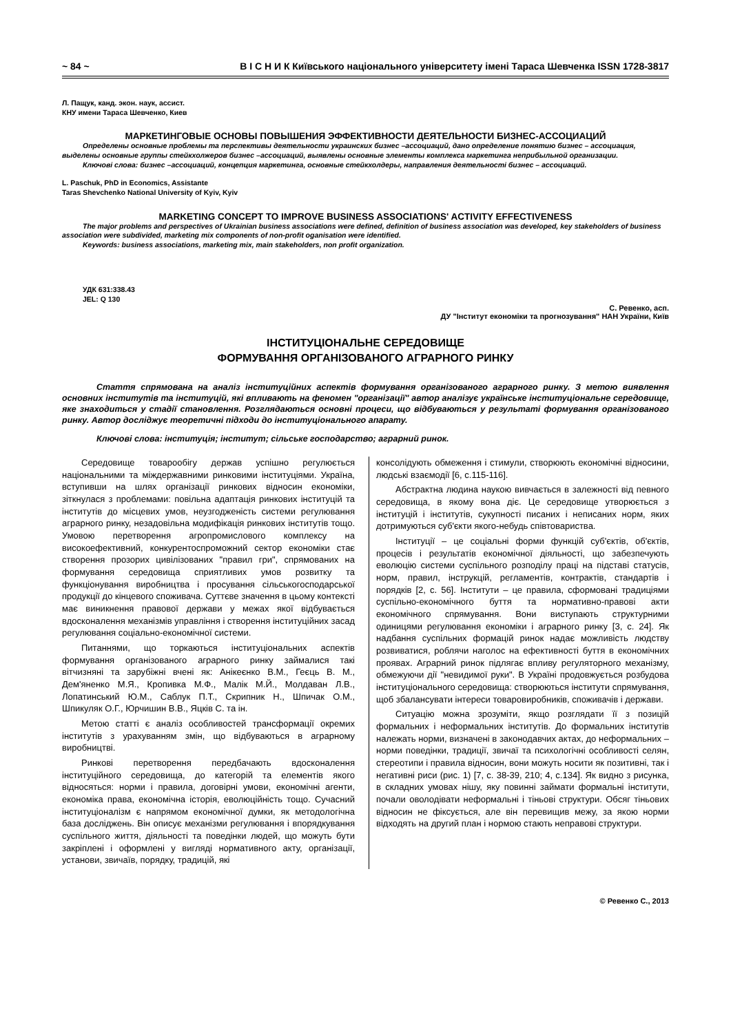~ 84 ~ В І С Н И К Київського національного університету імені Тараса Шевченка ISSN 1728-3817
Л. Пащук, канд. экон. наук, ассист.
КНУ имени Тараса Шевченко, Киев
МАРКЕТИНГОВЫЕ ОСНОВЫ ПОВЫШЕНИЯ ЭФФЕКТИВНОСТИ ДЕЯТЕЛЬНОСТИ БИЗНЕС-АССОЦИАЦИЙ
Определены основные проблемы та перспективы деятельности украинских бизнес –ассоциаций, дано определение понятию бизнес – ассоциация, выделены основные группы стейкхолжеров бизнес –ассоциаций, выявлены основные элементы комплекса маркетинга неприбыльной организации.
Ключові слова: бизнес –ассоциаций, концепция маркетинга, основные стейкхолдеры, направления деятельності бизнес – ассоциаций.
L. Paschuk, PhD in Economics, Assistante
Taras Shevchenko National University of Kyiv, Kyiv
MARKETING CONCEPT TO IMPROVE BUSINESS ASSOCIATIONS' ACTIVITY EFFECTIVENESS
The major problems and perspectives of Ukrainian business associations were defined, definition of business association was developed, key stakeholders of business association were subdivided, marketing mix components of non-profit oganisation were identified.
Keywords: business associations, marketing mix, main stakeholders, non profit organization.
УДК 631:338.43
JEL: Q 130
С. Ревенко, асп.
ДУ "Інститут економіки та прогнозування" НАН України, Київ
ІНСТИТУЦІОНАЛЬНЕ СЕРЕДОВИЩЕ
ФОРМУВАННЯ ОРГАНІЗОВАНОГО АГРАРНОГО РИНКУ
Стаття спрямована на аналіз інституційних аспектів формування організованого аграрного ринку. З метою виявлення основних інститутів та інституцій, які впливають на феномен "організації" автор аналізує українське інституціональне середовище, яке знаходиться у стадії становлення. Розглядаються основні процеси, що відбуваються у результаті формування організованого ринку. Автор досліджує теоретичні підходи до інституціонального апарату.
Ключові слова: інституція; інститут; сільське господарство; аграрний ринок.
Середовище товарообігу держав успішно регулюється національними та міждержавними ринковими інституціями. Україна, вступивши на шлях організації ринкових відносин економіки, зіткнулася з проблемами: повільна адаптація ринкових інституцій та інститутів до місцевих умов, неузгодженість системи регулювання аграрного ринку, незадовільна модифікація ринкових інститутів тощо. Умовою перетворення агропромислового комплексу на високоефективний, конкурентоспроможний сектор економіки стає створення прозорих цивілізованих "правил гри", спрямованих на формування середовища сприятливих умов розвитку та функціонування виробництва і просування сільськогосподарської продукції до кінцевого споживача. Суттєве значення в цьому контексті має виникнення правової держави у межах якої відбувається вдосконалення механізмів управління і створення інституційних засад регулювання соціально-економічної системи.
Питаннями, що торкаються інституціональних аспектів формування організованого аграрного ринку займалися такі вітчизняні та зарубіжні вчені як: Анікеєнко В.М., Геєць В. М., Дем'яненко М.Я., Кропивка М.Ф., Малік М.Й., Молдаван Л.В., Лопатинський Ю.М., Саблук П.Т., Скрипник Н., Шпичак О.М., Шпикуляк О.Г., Юрчишин В.В., Яцків С. та ін.
Метою статті є аналіз особливостей трансформації окремих інститутів з урахуванням змін, що відбуваються в аграрному виробництві.
Ринкові перетворення передбачають вдосконалення інституційного середовища, до категорій та елементів якого відносяться: норми і правила, договірні умови, економічні агенти, економіка права, економічна історія, еволюційність тощо. Сучасний інституціоналізм є напрямом економічної думки, як методологічна база досліджень. Він описує механізми регулювання і впорядкування суспільного життя, діяльності та поведінки людей, що можуть бути закріплені і оформлені у вигляді нормативного акту, організації, установи, звичаїв, порядку, традицій, які
консолідують обмеження і стимули, створюють економічні відносини, людські взаємодії [6, с.115-116].
Абстрактна людина наукою вивчається в залежності від певного середовища, в якому вона діє. Це середовище утворюється з інституцій і інститутів, сукупності писаних і неписаних норм, яких дотримуються суб'єкти якого-небудь співтовариства.
Інституції – це соціальні форми функцій суб'єктів, об'єктів, процесів і результатів економічної діяльності, що забезпечують еволюцію системи суспільного розподілу праці на підставі статусів, норм, правил, інструкцій, регламентів, контрактів, стандартів і порядків [2, с. 56]. Інститути – це правила, сформовані традиціями суспільно-економічного буття та нормативно-правові акти економічного спрямування. Вони виступають структурними одиницями регулювання економіки і аграрного ринку [3, с. 24]. Як надбання суспільних формацій ринок надає можливість людству розвиватися, роблячи наголос на ефективності буття в економічних проявах. Аграрний ринок підлягає впливу регуляторного механізму, обмежуючи дії "невидимої руки". В Україні продовжується розбудова інституціонального середовища: створюються інститути спрямування, щоб збалансувати інтереси товаровиробників, споживачів і держави.
Ситуацію можна зрозуміти, якщо розглядати її з позицій формальних і неформальних інститутів. До формальних інститутів належать норми, визначені в законодавчих актах, до неформальних – норми поведінки, традиції, звичаї та психологічні особливості селян, стереотипи і правила відносин, вони можуть носити як позитивні, так і негативні риси (рис. 1) [7, с. 38-39, 210; 4, с.134]. Як видно з рисунка, в складних умовах нішу, яку повинні займати формальні інститути, почали оволодівати неформальні і тіньові структури. Обсяг тіньових відносин не фіксується, але він перевищив межу, за якою норми відходять на другий план і нормою стають неправові структури.
© Ревенко С., 2013